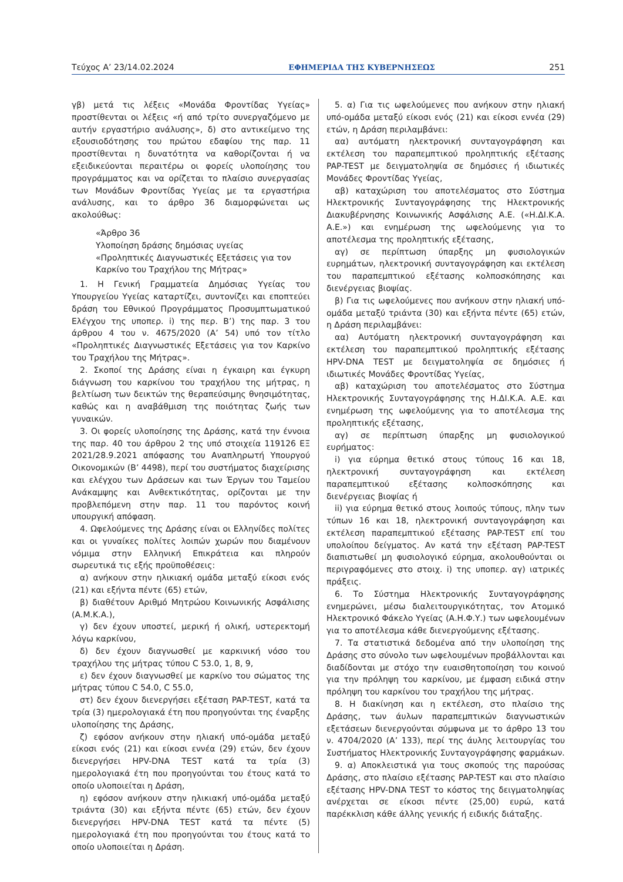Τεύχος A’ 23/14.02.2024 ΕΦΗΜΕΡΙΔΑ ΤΗΣ ΚΥΒΕΡΝΗΣΕΩΣ 251
γβ) μετά τις λέξεις «Μονάδα Φροντίδας Υγείας» προστίθενται οι λέξεις «ή από τρίτο συνεργαζόμενο με αυτήν εργαστήριο ανάλυσης», δ) στο αντικείμενο της εξουσιοδότησης του πρώτου εδαφίου της παρ. 11 προστίθενται η δυνατότητα να καθορίζονται ή να εξειδικεύονται περαιτέρω οι φορείς υλοποίησης του προγράμματος και να ορίζεται το πλαίσιο συνεργασίας των Μονάδων Φροντίδας Υγείας με τα εργαστήρια ανάλυσης, και το άρθρο 36 διαμορφώνεται ως ακολούθως:
«Άρθρο 36
Υλοποίηση δράσης δημόσιας υγείας
«Προληπτικές Διαγνωστικές Εξετάσεις για τον Καρκίνο του Τραχήλου της Μήτρας»
1. Η Γενική Γραμματεία Δημόσιας Υγείας του Υπουργείου Υγείας καταρτίζει, συντονίζει και εποπτεύει δράση του Εθνικού Προγράμματος Προσυμπτωματικού Ελέγχου της υποπερ. i) της περ. Β’) της παρ. 3 του άρθρου 4 του ν. 4675/2020 (Α’ 54) υπό τον τίτλο «Προληπτικές Διαγνωστικές Εξετάσεις για τον Καρκίνο του Τραχήλου της Μήτρας».
2. Σκοποί της Δράσης είναι η έγκαιρη και έγκυρη διάγνωση του καρκίνου του τραχήλου της μήτρας, η βελτίωση των δεικτών της θεραπεύσιμης θνησιμότητας, καθώς και η αναβάθμιση της ποιότητας ζωής των γυναικών.
3. Οι φορείς υλοποίησης της Δράσης, κατά την έννοια της παρ. 40 του άρθρου 2 της υπό στοιχεία 119126 ΕΞ 2021/28.9.2021 απόφασης του Αναπληρωτή Υπουργού Οικονομικών (Β’ 4498), περί του συστήματος διαχείρισης και ελέγχου των Δράσεων και των Έργων του Ταμείου Ανάκαμψης και Ανθεκτικότητας, ορίζονται με την προβλεπόμενη στην παρ. 11 του παρόντος κοινή υπουργική απόφαση.
4. Ωφελούμενες της Δράσης είναι οι Ελληνίδες πολίτες και οι γυναίκες πολίτες λοιπών χωρών που διαμένουν νόμιμα στην Ελληνική Επικράτεια και πληρούν σωρευτικά τις εξής προϋποθέσεις:
α) ανήκουν στην ηλικιακή ομάδα μεταξύ είκοσι ενός (21) και εξήντα πέντε (65) ετών,
β) διαθέτουν Αριθμό Μητρώου Κοινωνικής Ασφάλισης (Α.Μ.Κ.Α.),
γ) δεν έχουν υποστεί, μερική ή ολική, υστερεκτομή λόγω καρκίνου,
δ) δεν έχουν διαγνωσθεί με καρκινική νόσο του τραχήλου της μήτρας τύπου C 53.0, 1, 8, 9,
ε) δεν έχουν διαγνωσθεί με καρκίνο του σώματος της μήτρας τύπου C 54.0, C 55.0,
στ) δεν έχουν διενεργήσει εξέταση PAP-TEST, κατά τα τρία (3) ημερολογιακά έτη που προηγούνται της έναρξης υλοποίησης της Δράσης,
ζ) εφόσον ανήκουν στην ηλιακή υπό-ομάδα μεταξύ είκοσι ενός (21) και είκοσι εννέα (29) ετών, δεν έχουν διενεργήσει HPV-DNA TEST κατά τα τρία (3) ημερολογιακά έτη που προηγούνται του έτους κατά το οποίο υλοποιείται η Δράση,
η) εφόσον ανήκουν στην ηλικιακή υπό-ομάδα μεταξύ τριάντα (30) και εξήντα πέντε (65) ετών, δεν έχουν διενεργήσει HPV-DNA TEST κατά τα πέντε (5) ημερολογιακά έτη που προηγούνται του έτους κατά το οποίο υλοποιείται η Δράση.
5. α) Για τις ωφελούμενες που ανήκουν στην ηλιακή υπό-ομάδα μεταξύ είκοσι ενός (21) και είκοσι εννέα (29) ετών, η Δράση περιλαμβάνει:
αα) αυτόματη ηλεκτρονική συνταγογράφηση και εκτέλεση του παραπεμπτικού προληπτικής εξέτασης PAP-TEST με δειγματοληψία σε δημόσιες ή ιδιωτικές Μονάδες Φροντίδας Υγείας,
αβ) καταχώριση του αποτελέσματος στο Σύστημα Ηλεκτρονικής Συνταγογράφησης της Ηλεκτρονικής Διακυβέρνησης Κοινωνικής Ασφάλισης Α.Ε. («Η.ΔΙ.Κ.Α. Α.Ε.») και ενημέρωση της ωφελούμενης για το αποτέλεσμα της προληπτικής εξέτασης,
αγ) σε περίπτωση ύπαρξης μη φυσιολογικών ευρημάτων, ηλεκτρονική συνταγογράφηση και εκτέλεση του παραπεμπτικού εξέτασης κολποσκόπησης και διενέργειας βιοψίας.
β) Για τις ωφελούμενες που ανήκουν στην ηλιακή υπό-ομάδα μεταξύ τριάντα (30) και εξήντα πέντε (65) ετών, η Δράση περιλαμβάνει:
αα) Αυτόματη ηλεκτρονική συνταγογράφηση και εκτέλεση του παραπεμπτικού προληπτικής εξέτασης HPV-DNA TEST με δειγματοληψία σε δημόσιες ή ιδιωτικές Μονάδες Φροντίδας Υγείας,
αβ) καταχώριση του αποτελέσματος στο Σύστημα Ηλεκτρονικής Συνταγογράφησης της Η.ΔΙ.Κ.Α. Α.Ε. και ενημέρωση της ωφελούμενης για το αποτέλεσμα της προληπτικής εξέτασης,
αγ) σε περίπτωση ύπαρξης μη φυσιολογικού ευρήματος:
i) για εύρημα θετικό στους τύπους 16 και 18, ηλεκτρονική συνταγογράφηση και εκτέλεση παραπεμπτικού εξέτασης κολποσκόπησης και διενέργειας βιοψίας ή
ii) για εύρημα θετικό στους λοιπούς τύπους, πλην των τύπων 16 και 18, ηλεκτρονική συνταγογράφηση και εκτέλεση παραπεμπτικού εξέτασης PAP-TEST επί του υπολοίπου δείγματος. Αν κατά την εξέταση PAP-TEST διαπιστωθεί μη φυσιολογικό εύρημα, ακολουθούνται οι περιγραφόμενες στο στοιχ. i) της υποπερ. αγ) ιατρικές πράξεις.
6. Το Σύστημα Ηλεκτρονικής Συνταγογράφησης ενημερώνει, μέσω διαλειτουργικότητας, τον Ατομικό Ηλεκτρονικό Φάκελο Υγείας (Α.Η.Φ.Υ.) των ωφελουμένων για το αποτέλεσμα κάθε διενεργούμενης εξέτασης.
7. Τα στατιστικά δεδομένα από την υλοποίηση της Δράσης στο σύνολο των ωφελουμένων προβάλλονται και διαδίδονται με στόχο την ευαισθητοποίηση του κοινού για την πρόληψη του καρκίνου, με έμφαση ειδικά στην πρόληψη του καρκίνου του τραχήλου της μήτρας.
8. Η διακίνηση και η εκτέλεση, στο πλαίσιο της Δράσης, των άυλων παραπεμπτικών διαγνωστικών εξετάσεων διενεργούνται σύμφωνα με το άρθρο 13 του ν. 4704/2020 (Α’ 133), περί της άυλης λειτουργίας του Συστήματος Ηλεκτρονικής Συνταγογράφησης φαρμάκων.
9. α) Αποκλειστικά για τους σκοπούς της παρούσας Δράσης, στο πλαίσιο εξέτασης PAP-TEST και στο πλαίσιο εξέτασης HPV-DNA TEST το κόστος της δειγματοληψίας ανέρχεται σε είκοσι πέντε (25,00) ευρώ, κατά παρέκκλιση κάθε άλλης γενικής ή ειδικής διάταξης.